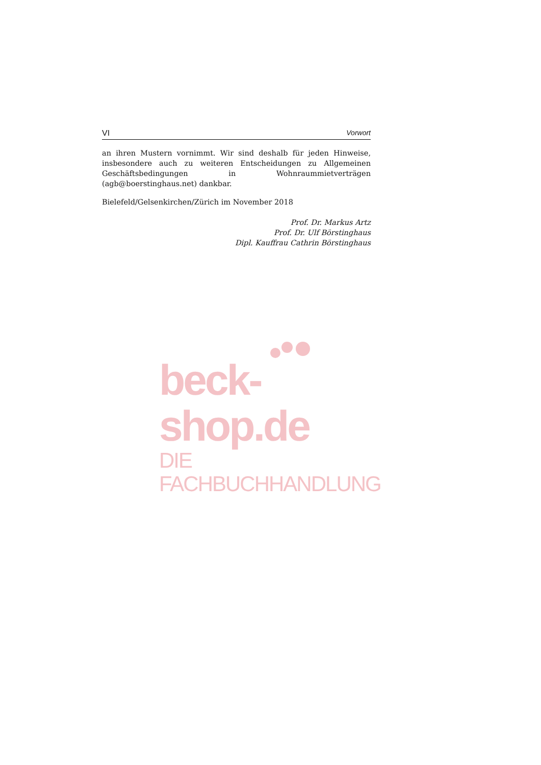VI Vorwort
an ihren Mustern vornimmt. Wir sind deshalb für jeden Hinweise, insbesondere auch zu weiteren Entscheidungen zu Allgemeinen Geschäftsbedingungen in Wohnraummietverträgen (agb@boerstinghaus.net) dankbar.
Bielefeld/Gelsenkirchen/Zürich im November 2018
Prof. Dr. Markus Artz
Prof. Dr. Ulf Börstinghaus
Dipl. Kauffrau Cathrin Börstinghaus
beck-shop.de
DIE FACHBUCHHANDLUNG